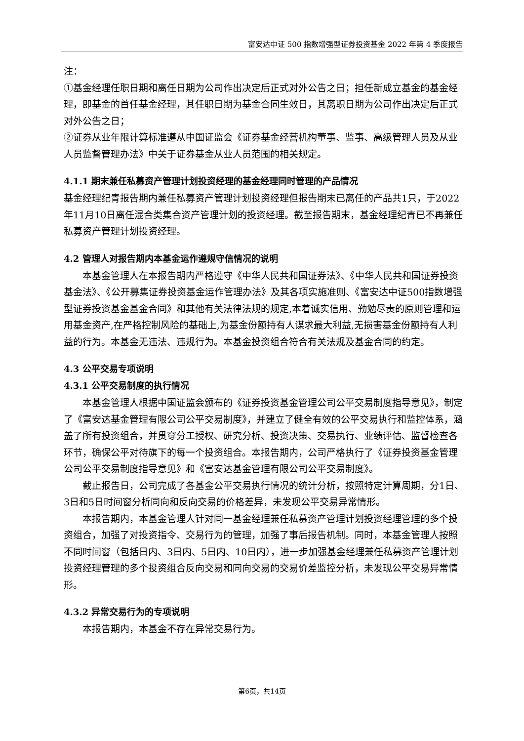富安达中证 500 指数增强型证券投资基金 2022 年第 4 季度报告
注：
①基金经理任职日期和离任日期为公司作出决定后正式对外公告之日；担任新成立基金的基金经理，即基金的首任基金经理，其任职日期为基金合同生效日，其离职日期为公司作出决定后正式对外公告之日；
②证券从业年限计算标准遵从中国证监会《证券基金经营机构董事、监事、高级管理人员及从业人员监督管理办法》中关于证券基金从业人员范围的相关规定。
4.1.1 期末兼任私募资产管理计划投资经理的基金经理同时管理的产品情况
基金经理纪青报告期内兼任私募资产管理计划投资经理但报告期末已离任的产品共1只，于2022年11月10日离任混合类集合资产管理计划的投资经理。截至报告期末，基金经理纪青已不再兼任私募资产管理计划投资经理。
4.2 管理人对报告期内本基金运作遵规守信情况的说明
本基金管理人在本报告期内严格遵守《中华人民共和国证券法》、《中华人民共和国证券投资基金法》、《公开募集证券投资基金运作管理办法》及其各项实施准则、《富安达中证500指数增强型证券投资基金基金合同》和其他有关法律法规的规定,本着诚实信用、勤勉尽责的原则管理和运用基金资产,在严格控制风险的基础上,为基金份额持有人谋求最大利益,无损害基金份额持有人利益的行为。本基金无违法、违规行为。本基金投资组合符合有关法规及基金合同的约定。
4.3 公平交易专项说明
4.3.1 公平交易制度的执行情况
本基金管理人根据中国证监会颁布的《证券投资基金管理公司公平交易制度指导意见》，制定了《富安达基金管理有限公司公平交易制度》，并建立了健全有效的公平交易执行和监控体系，涵盖了所有投资组合，并贯穿分工授权、研究分析、投资决策、交易执行、业绩评估、监督检查各环节，确保公平对待旗下的每一个投资组合。本报告期内，公司严格执行了《证券投资基金管理公司公平交易制度指导意见》和《富安达基金管理有限公司公平交易制度》。
截止报告日，公司完成了各基金公平交易执行情况的统计分析，按照特定计算周期，分1日、3日和5日时间窗分析同向和反向交易的价格差异，未发现公平交易异常情形。
本报告期内，本基金管理人针对同一基金经理兼任私募资产管理计划投资经理管理的多个投资组合，加强了对投资指令、交易行为的管理，加强了事后报告机制。同时，本基金管理人按照不同时间窗（包括日内、3日内、5日内、10日内），进一步加强基金经理兼任私募资产管理计划投资经理管理的多个投资组合反向交易和同向交易的交易价差监控分析，未发现公平交易异常情形。
4.3.2 异常交易行为的专项说明
本报告期内，本基金不存在异常交易行为。
第6页，共14页